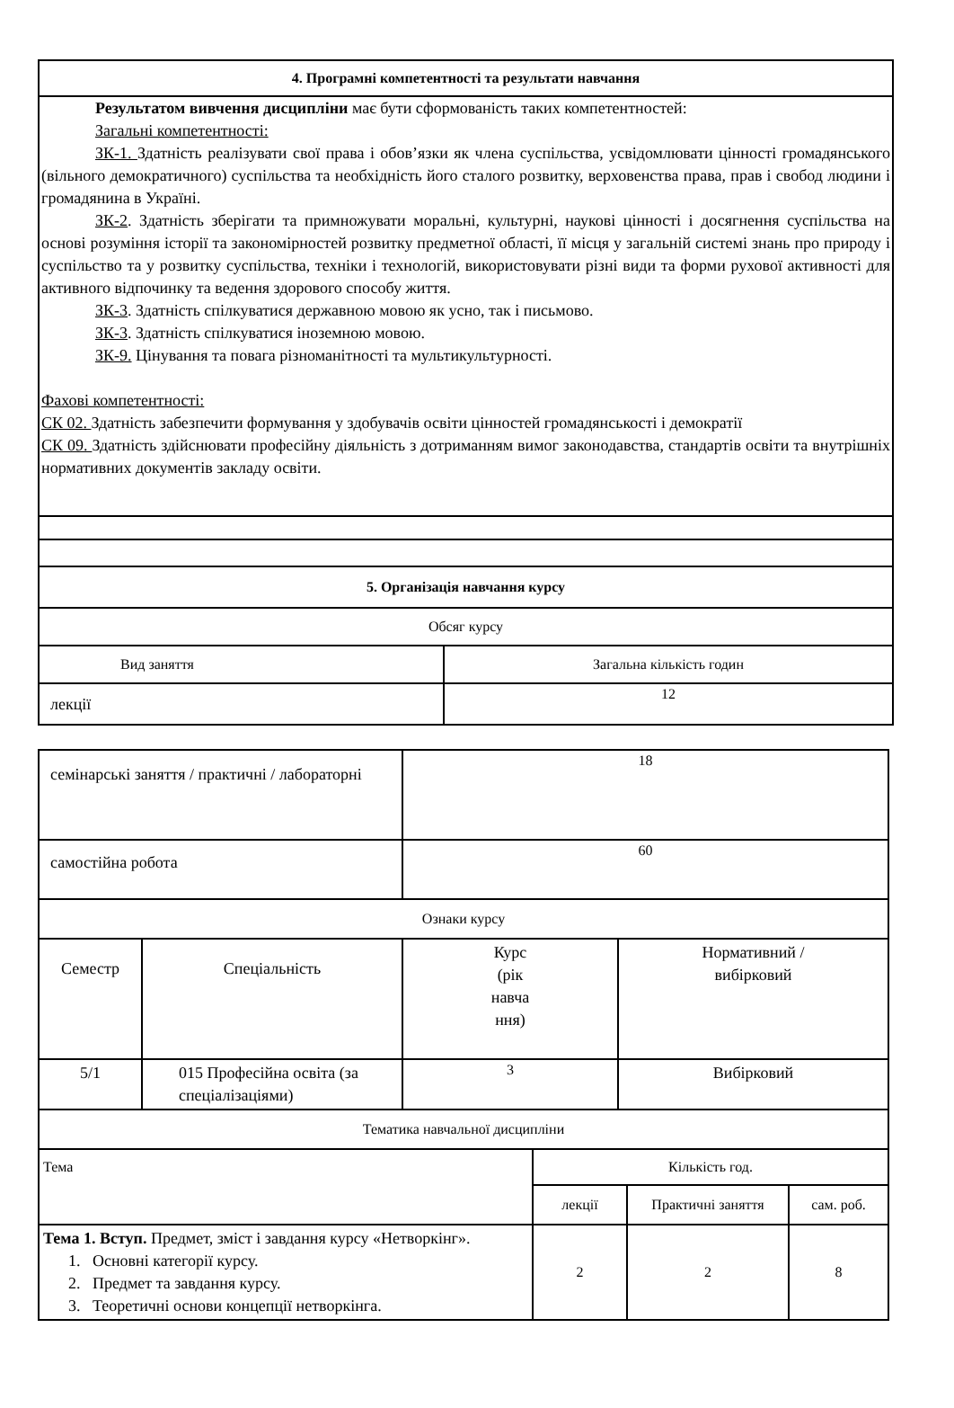| 4. Програмні компетентності та результати навчання | |
| --- | --- |
| Результатом вивчення дисципліни має бути сформованість таких компетентностей: Загальні компетентності: ЗК-1. Здатність реалізувати свої права і обов’язки як члена суспільства, усвідомлювати цінності громадянського (вільного демократичного) суспільства та необхідність його сталого розвитку, верховенства права, прав і свобод людини і громадянина в Україні. ЗК-2 . Здатність зберігати та примножувати моральні, культурні, наукові цінності і досягнення суспільства на основі розуміння історії та закономірностей розвитку предметної області, її місця у загальній системі знань про природу і суспільство та у розвитку суспільства, техніки і технологій, використовувати різні види та форми рухової активності для активного відпочинку та ведення здорового способу життя. ЗК-3 . Здатність спілкуватися державною мовою як усно, так і письмово. ЗК-3 . Здатність спілкуватися іноземною мовою. ЗК-9. Цінування та повага різноманітності та мультикультурності. Фахові компетентності: СК 02. Здатність забезпечити формування у здобувачів освіти цінностей громадянськості і демократії СК 09. Здатність здійснювати професійну діяльність з дотриманням вимог законодавства, стандартів освіти та внутрішніх нормативних документів закладу освіти. | |
| 5. Організація навчання курсу | |
| Обсяг курсу | |
| Вид заняття | Загальна кількість годин |
| лекції | 12 |
| семінарські заняття / практичні / лабораторні | | 18 | |
| самостійна робота | | 60 | |
| Ознаки курсу | | | |
| Семестр | Спеціальність | Курс (рік навча ння) | Нормативний / вибірковий |
| 5/1 | 015 Професійна освіта (за спеціалізаціями) | 3 | Вибірковий |
| Тематика навчальної дисципліни | | | |
| Тема | Кількість год. | | |
| | лекції | Практичні заняття | сам. роб. |
| Тема 1. Вступ. Предмет, зміст і завдання курсу «Нетворкінг». 1. Основні категорії курсу. 2. Предмет та завдання курсу. 3. Теоретичні основи концепції нетворкінга. | 2 | 2 | 8 |